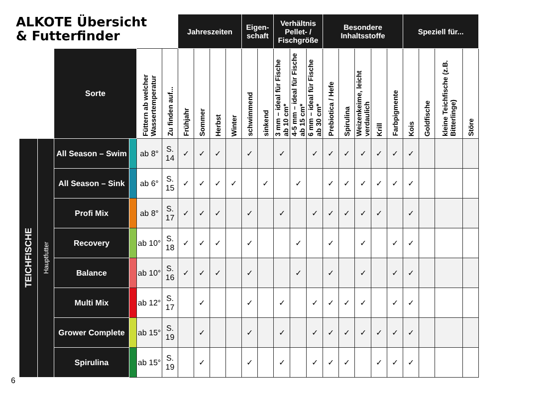ALKOTE Übersicht
& Futterfinder
| | | | | | | Jahreszeiten | | | | Eigen- schaft | | Verhältnis Pellet- / Fischgröße | | | Besondere Inhaltsstoffe | | | | | Speziell für... | | | |
| | | Sorte | | Füttern ab welcher Wassertemperatur | Zu finden auf... | Frühjahr | Sommer | Herbst | Winter | schwimmend | sinkend | 3 mm – ideal für Fische ab 10 cm* | 4-5 mm – ideal für Fische ab 15 cm* | 6 mm – ideal für Fische ab 30 cm* | Prebiotica / Hefe | Spirulina | Weizenkeime, leicht verdaulich | Krill | Farbpigmente | Kois | Goldfische | kleine Teichfische (z.B. Bitterlinge) | Störe |
| TEICHFISCHE | Hauptfutter | All Season – Swim | | ab 8° | S. 14 | ✓ | ✓ | ✓ | | ✓ | | ✓ | | ✓ | ✓ | ✓ | ✓ | ✓ | ✓ | ✓ | | | |
| | | All Season – Sink | | ab 6° | S. 15 | ✓ | ✓ | ✓ | ✓ | | ✓ | | ✓ | | ✓ | ✓ | ✓ | ✓ | ✓ | ✓ | | | |
| | | Profi Mix | | ab 8° | S. 17 | ✓ | ✓ | ✓ | | ✓ | | ✓ | | ✓ | ✓ | ✓ | ✓ | ✓ | | ✓ | | | |
| | | Recovery | | ab 10° | S. 18 | ✓ | ✓ | ✓ | | ✓ | | | ✓ | | ✓ | | ✓ | | ✓ | ✓ | | | |
| | | Balance | | ab 10° | S. 16 | ✓ | ✓ | ✓ | | ✓ | | | ✓ | | ✓ | | ✓ | | ✓ | ✓ | | | |
| | | Multi Mix | | ab 12° | S. 17 | | ✓ | | | ✓ | | ✓ | | ✓ | ✓ | ✓ | ✓ | | ✓ | ✓ | | | |
| | | Grower Complete | | ab 15° | S. 19 | | ✓ | | | ✓ | | ✓ | | ✓ | ✓ | ✓ | ✓ | ✓ | ✓ | ✓ | | | |
| | | Spirulina | | ab 15° | S. 19 | | ✓ | | | ✓ | | ✓ | | ✓ | ✓ | ✓ | | ✓ | ✓ | ✓ | | | |
6